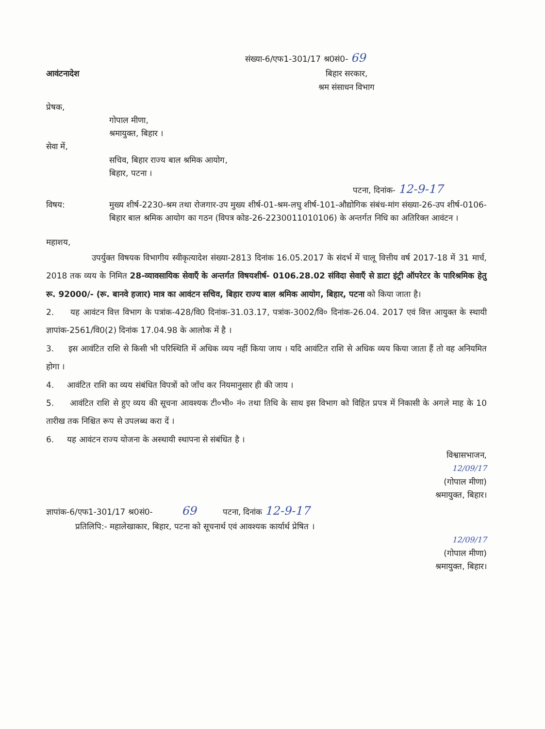संख्या-6/एफ1-301/17 श्र0सं0- 69
आवंटनादेश बिहार सरकार,
श्रम संसाधन विभाग
प्रेषक,
गोपाल मीणा,
श्रमायुक्त, बिहार ।
सेवा में,
सचिव, बिहार राज्य बाल श्रमिक आयोग,
बिहार, पटना ।
पटना, दिनांक- 12-9-17
विषय: मुख्य शीर्ष-2230-श्रम तथा रोजगार-उप मुख्य शीर्ष-01-श्रम-लघु शीर्ष-101-औद्योगिक संबंध-मांग संख्या-26-उप शीर्ष-0106-बिहार बाल श्रमिक आयोग का गठन (विपत्र कोड-26-2230011010106) के अन्तर्गत निधि का अतिरिक्त आवंटन ।
महाशय,
उपर्युक्त विषयक विभागीय स्वीकृत्यादेश संख्या-2813 दिनांक 16.05.2017 के संदर्भ में चालू वित्तीय वर्ष 2017-18 में 31 मार्च, 2018 तक व्यय के निमित 28-व्यावसायिक सेवाएँ के अन्तर्गत विषयशीर्ष- 0106.28.02 संविदा सेवाएँ से डाटा इंट्री ऑपरेटर के पारिश्रमिक हेतु रू. 92000/- (रू. बानवे हजार) मात्र का आवंटन सचिव, बिहार राज्य बाल श्रमिक आयोग, बिहार, पटना को किया जाता है।
2. यह आवंटन वित्त विभाग के पत्रांक-428/वि0 दिनांक-31.03.17, पत्रांक-3002/वि० दिनांक-26.04. 2017 एवं वित्त आयुक्त के स्थायी ज्ञापांक-2561/वि0(2) दिनांक 17.04.98 के आलोक में है ।
3. इस आवंटित राशि से किसी भी परिस्थिति में अधिक व्यय नहीं किया जाय । यदि आवंटित राशि से अधिक व्यय किया जाता हैं तो वह अनियमित होगा ।
4. आवंटित राशि का व्यय संबंधित विपत्रों को जाँच कर नियमानुसार ही की जाय ।
5. आवंटित राशि से हुए व्यय की सूचना आवश्यक टी०भी० नं० तथा तिथि के साथ इस विभाग को विहित प्रपत्र में निकासी के अगले माह के 10 तारीख तक निश्चित रूप से उपलब्ध करा दें ।
6. यह आवंटन राज्य योजना के अस्थायी स्थापना से संबंधित है ।
विश्वासभाजन,
12/09/17
(गोपाल मीणा)
श्रमायुक्त, बिहार।
ज्ञापांक-6/एफ1-301/17 श्र0सं0- 69 पटना, दिनांक 12-9-17
प्रतिलिपि:- महालेखाकार, बिहार, पटना को सूचनार्थ एवं आवश्यक कार्यार्थ प्रेषित ।
12/09/17
(गोपाल मीणा)
श्रमायुक्त, बिहार।